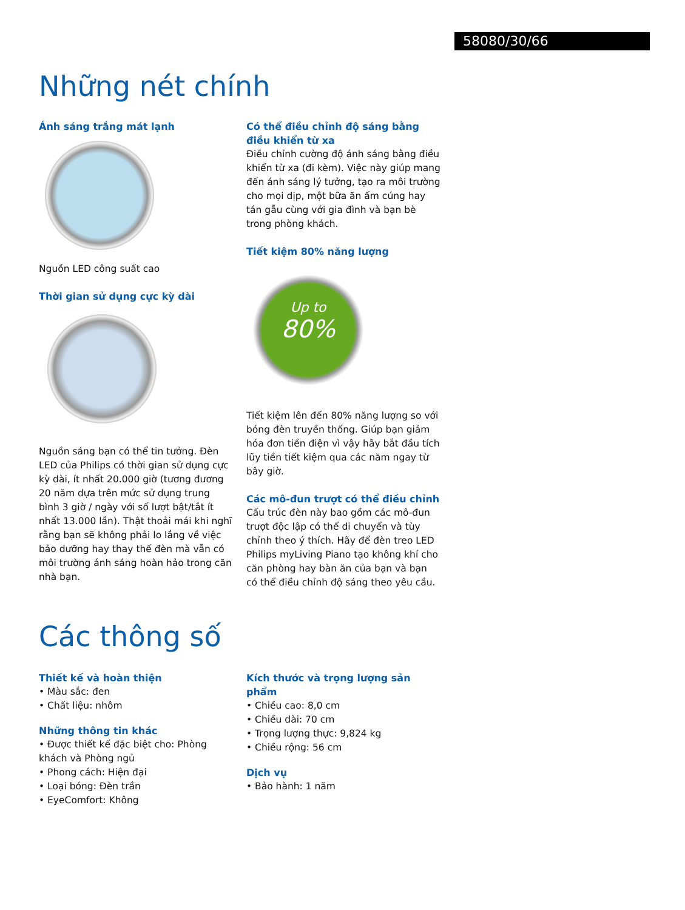58080/30/66
Những nét chính
Ánh sáng trắng mát lạnh
Nguồn LED công suất cao
Thời gian sử dụng cực kỳ dài
Nguồn sáng bạn có thể tin tưởng. Đèn LED của Philips có thời gian sử dụng cực kỳ dài, ít nhất 20.000 giờ (tương đương 20 năm dựa trên mức sử dụng trung bình 3 giờ / ngày với số lượt bật/tắt ít nhất 13.000 lần). Thật thoải mái khi nghĩ rằng bạn sẽ không phải lo lắng về việc bảo dưỡng hay thay thế đèn mà vẫn có môi trường ánh sáng hoàn hảo trong căn nhà bạn.
Có thể điều chỉnh độ sáng bằng điều khiển từ xa
Điều chỉnh cường độ ánh sáng bằng điều khiển từ xa (đi kèm). Việc này giúp mang đến ánh sáng lý tưởng, tạo ra môi trường cho mọi dịp, một bữa ăn ấm cúng hay tán gẫu cùng với gia đình và bạn bè trong phòng khách.
Tiết kiệm 80% năng lượng
Up to
80%
Tiết kiệm lên đến 80% năng lượng so với bóng đèn truyền thống. Giúp bạn giảm hóa đơn tiền điện vì vậy hãy bắt đầu tích lũy tiền tiết kiệm qua các năm ngay từ bây giờ.
Các mô-đun trượt có thể điều chỉnh
Cấu trúc đèn này bao gồm các mô-đun trượt độc lập có thể di chuyển và tùy chỉnh theo ý thích. Hãy để đèn treo LED Philips myLiving Piano tạo không khí cho căn phòng hay bàn ăn của bạn và bạn có thể điều chỉnh độ sáng theo yêu cầu.
Các thông số
Thiết kế và hoàn thiện
• Màu sắc: đen
• Chất liệu: nhôm
Những thông tin khác
• Được thiết kế đặc biệt cho: Phòng khách và Phòng ngủ
• Phong cách: Hiện đại
• Loại bóng: Đèn trần
• EyeComfort: Không
Kích thước và trọng lượng sản phẩm
• Chiều cao: 8,0 cm
• Chiều dài: 70 cm
• Trọng lượng thực: 9,824 kg
• Chiều rộng: 56 cm
Dịch vụ
• Bảo hành: 1 năm